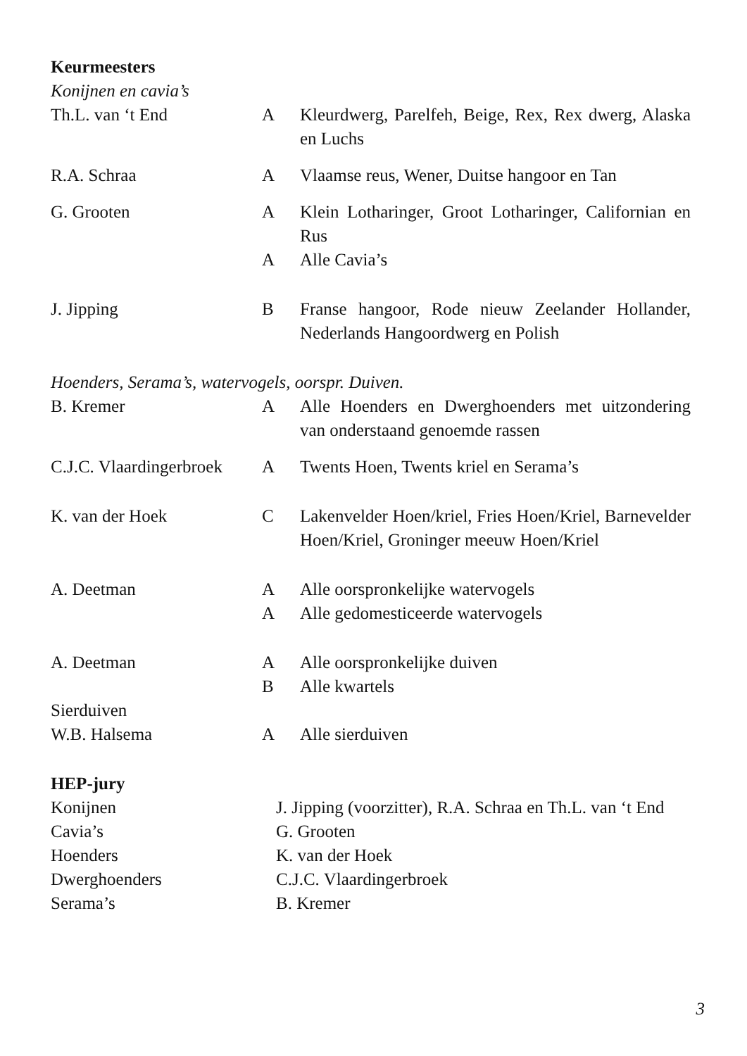Keurmeesters
Konijnen en cavia’s
| Th.L. van ‘t End | A | Kleurdwerg, Parelfeh, Beige, Rex, Rex dwerg, Alaska en Luchs |
| R.A. Schraa | A | Vlaamse reus, Wener, Duitse hangoor en Tan |
| G. Grooten | A | Klein Lotharinger, Groot Lotharinger, Californian en Rus |
| | A | Alle Cavia’s |
| J. Jipping | B | Franse hangoor, Rode nieuw Zeelander Hollander, Nederlands Hangoordwerg en Polish |
Hoenders, Serama’s, watervogels, oorspr. Duiven.
| B. Kremer | A | Alle Hoenders en Dwerghoenders met uitzondering van onderstaand genoemde rassen |
| C.J.C. Vlaardingerbroek | A | Twents Hoen, Twents kriel en Serama’s |
| K. van der Hoek | C | Lakenvelder Hoen/kriel, Fries Hoen/Kriel, Barnevelder Hoen/Kriel, Groninger meeuw Hoen/Kriel |
| A. Deetman | A | Alle oorspronkelijke watervogels |
| | A | Alle gedomesticeerde watervogels |
| A. Deetman | A | Alle oorspronkelijke duiven |
| | B | Alle kwartels |
| Sierduiven | | |
| W.B. Halsema | A | Alle sierduiven |
HEP-jury
| Konijnen | J. Jipping (voorzitter), R.A. Schraa en Th.L. van ‘t End |
| Cavia’s | G. Grooten |
| Hoenders | K. van der Hoek |
| Dwerghoenders | C.J.C. Vlaardingerbroek |
| Serama’s | B. Kremer |
3